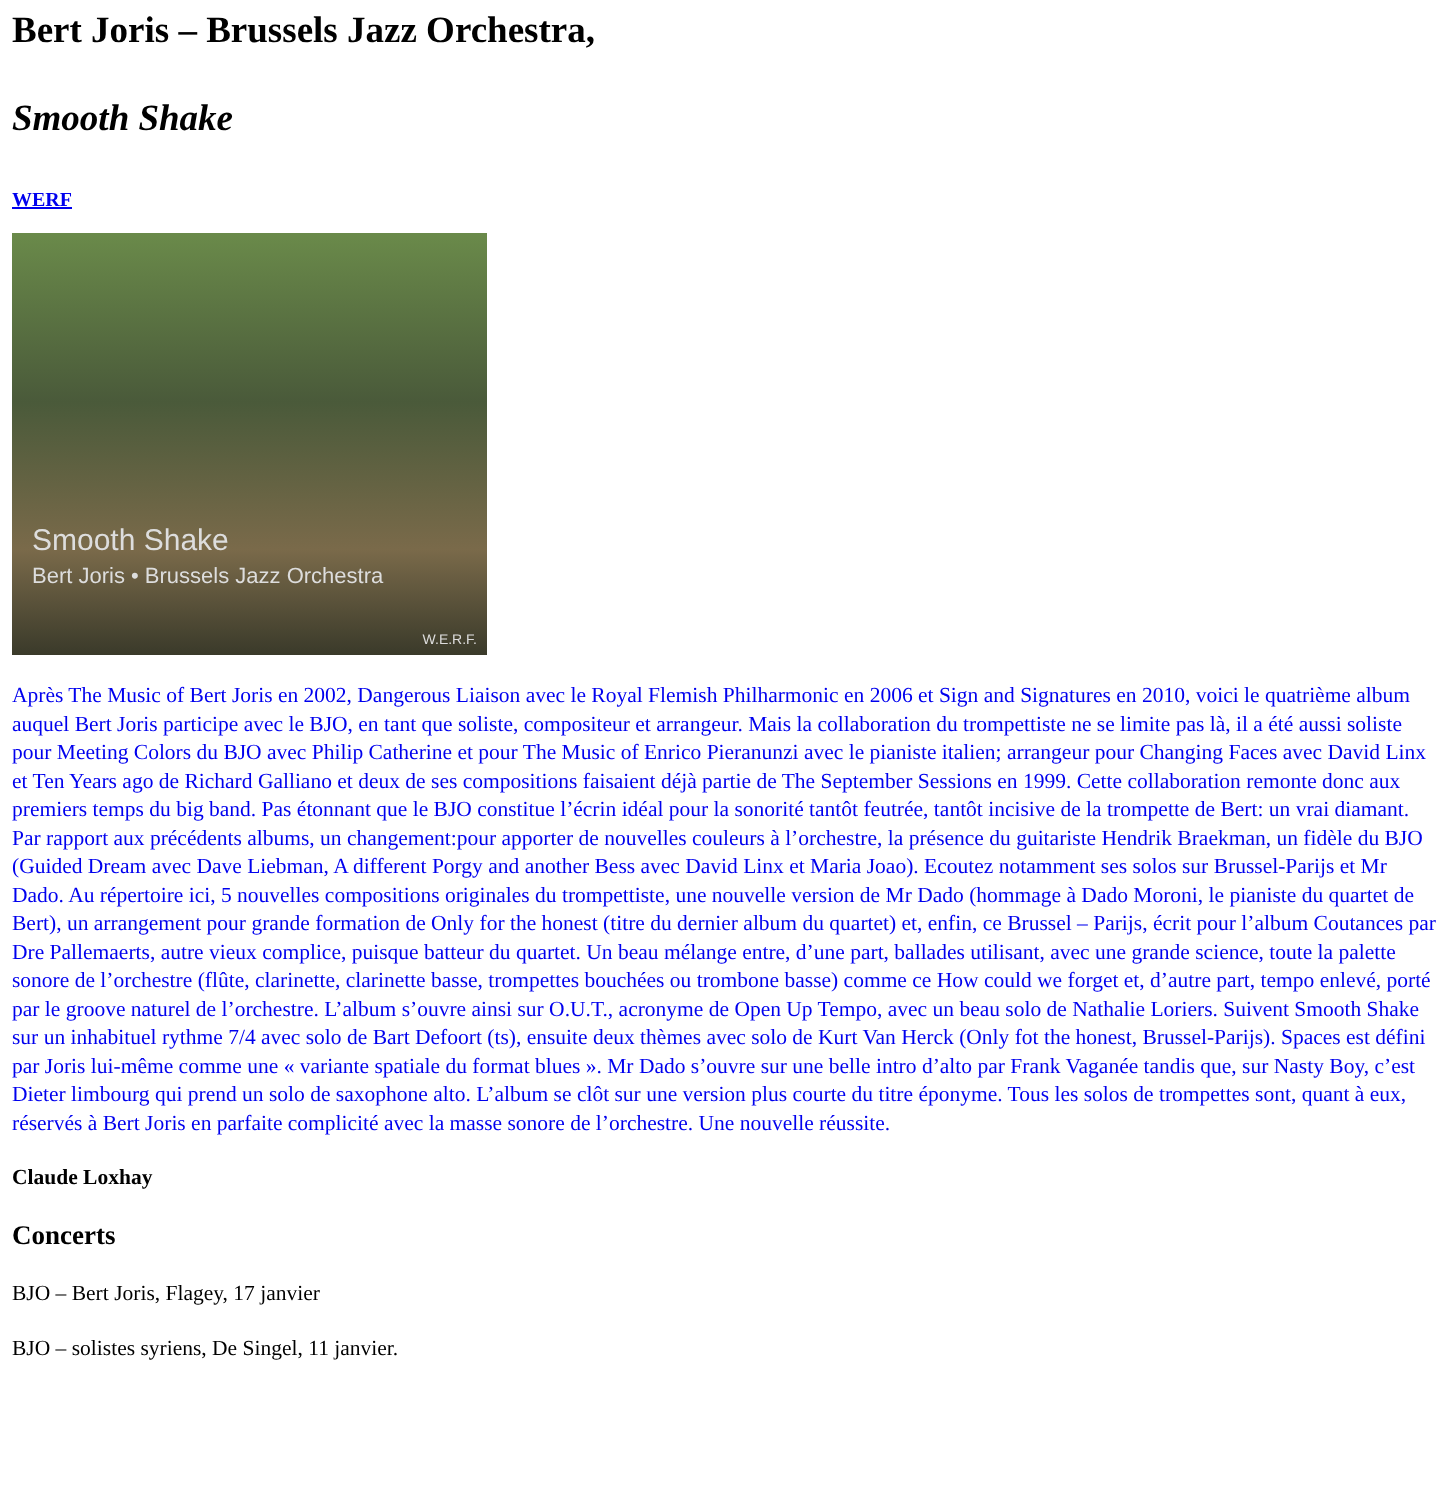Bert Joris – Brussels Jazz Orchestra,
Smooth Shake
WERF
Smooth Shake
Bert Joris • Brussels Jazz Orchestra
W.E.R.F.
Après The Music of Bert Joris en 2002, Dangerous Liaison avec le Royal Flemish Philharmonic en 2006 et Sign and Signatures en 2010, voici le quatrième album auquel Bert Joris participe avec le BJO, en tant que soliste, compositeur et arrangeur. Mais la collaboration du trompettiste ne se limite pas là, il a été aussi soliste pour Meeting Colors du BJO avec Philip Catherine et pour The Music of Enrico Pieranunzi avec le pianiste italien; arrangeur pour Changing Faces avec David Linx et Ten Years ago de Richard Galliano et deux de ses compositions faisaient déjà partie de The September Sessions en 1999. Cette collaboration remonte donc aux premiers temps du big band. Pas étonnant que le BJO constitue l’écrin idéal pour la sonorité tantôt feutrée, tantôt incisive de la trompette de Bert: un vrai diamant. Par rapport aux précédents albums, un changement:pour apporter de nouvelles couleurs à l’orchestre, la présence du guitariste Hendrik Braekman, un fidèle du BJO (Guided Dream avec Dave Liebman, A different Porgy and another Bess avec David Linx et Maria Joao). Ecoutez notamment ses solos sur Brussel-Parijs et Mr Dado. Au répertoire ici, 5 nouvelles compositions originales du trompettiste, une nouvelle version de Mr Dado (hommage à Dado Moroni, le pianiste du quartet de Bert), un arrangement pour grande formation de Only for the honest (titre du dernier album du quartet) et, enfin, ce Brussel – Parijs, écrit pour l’album Coutances par Dre Pallemaerts, autre vieux complice, puisque batteur du quartet. Un beau mélange entre, d’une part, ballades utilisant, avec une grande science, toute la palette sonore de l’orchestre (flûte, clarinette, clarinette basse, trompettes bouchées ou trombone basse) comme ce How could we forget et, d’autre part, tempo enlevé, porté par le groove naturel de l’orchestre. L’album s’ouvre ainsi sur O.U.T., acronyme de Open Up Tempo, avec un beau solo de Nathalie Loriers. Suivent Smooth Shake sur un inhabituel rythme 7/4 avec solo de Bart Defoort (ts), ensuite deux thèmes avec solo de Kurt Van Herck (Only fot the honest, Brussel-Parijs). Spaces est défini par Joris lui-même comme une « variante spatiale du format blues ». Mr Dado s’ouvre sur une belle intro d’alto par Frank Vaganée tandis que, sur Nasty Boy, c’est Dieter limbourg qui prend un solo de saxophone alto. L’album se clôt sur une version plus courte du titre éponyme. Tous les solos de trompettes sont, quant à eux, réservés à Bert Joris en parfaite complicité avec la masse sonore de l’orchestre. Une nouvelle réussite.
Claude Loxhay
Concerts
BJO – Bert Joris, Flagey, 17 janvier
BJO – solistes syriens, De Singel, 11 janvier.